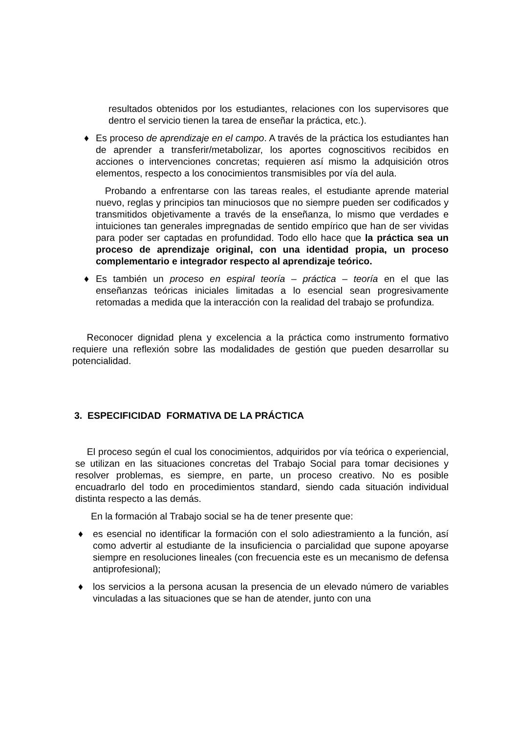resultados obtenidos por los estudiantes, relaciones con los supervisores que dentro el servicio tienen la tarea de enseñar la práctica, etc.).
♦ Es proceso de aprendizaje en el campo. A través de la práctica los estudiantes han de aprender a transferir/metabolizar, los aportes cognoscitivos recibidos en acciones o intervenciones concretas; requieren así mismo la adquisición otros elementos, respecto a los conocimientos transmisibles por vía del aula.
Probando a enfrentarse con las tareas reales, el estudiante aprende material nuevo, reglas y principios tan minuciosos que no siempre pueden ser codificados y transmitidos objetivamente a través de la enseñanza, lo mismo que verdades e intuiciones tan generales impregnadas de sentido empírico que han de ser vividas para poder ser captadas en profundidad. Todo ello hace que la práctica sea un proceso de aprendizaje original, con una identidad propia, un proceso complementario e integrador respecto al aprendizaje teórico.
♦ Es también un proceso en espiral teoría – práctica – teoría en el que las enseñanzas teóricas iniciales limitadas a lo esencial sean progresivamente retomadas a medida que la interacción con la realidad del trabajo se profundiza.
Reconocer dignidad plena y excelencia a la práctica como instrumento formativo requiere una reflexión sobre las modalidades de gestión que pueden desarrollar su potencialidad.
3. ESPECIFICIDAD FORMATIVA DE LA PRÁCTICA
El proceso según el cual los conocimientos, adquiridos por vía teórica o experiencial, se utilizan en las situaciones concretas del Trabajo Social para tomar decisiones y resolver problemas, es siempre, en parte, un proceso creativo. No es posible encuadrarlo del todo en procedimientos standard, siendo cada situación individual distinta respecto a las demás.
En la formación al Trabajo social se ha de tener presente que:
♦ es esencial no identificar la formación con el solo adiestramiento a la función, así como advertir al estudiante de la insuficiencia o parcialidad que supone apoyarse siempre en resoluciones lineales (con frecuencia este es un mecanismo de defensa antiprofesional);
♦ los servicios a la persona acusan la presencia de un elevado número de variables vinculadas a las situaciones que se han de atender, junto con una